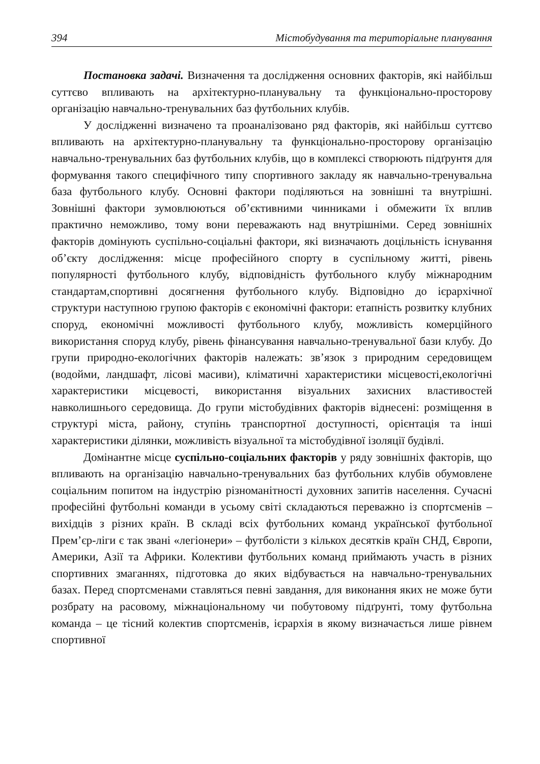394 Містобудування та територіальне планування
Постановка задачі. Визначення та дослідження основних факторів, які найбільш суттєво впливають на архітектурно-планувальну та функціонально-просторову організацію навчально-тренувальних баз футбольних клубів.
У дослідженні визначено та проаналізовано ряд факторів, які найбільш суттєво впливають на архітектурно-планувальну та функціонально-просторову організацію навчально-тренувальних баз футбольних клубів, що в комплексі створюють підґрунтя для формування такого специфічного типу спортивного закладу як навчально-тренувальна база футбольного клубу. Основні фактори поділяються на зовнішні та внутрішні. Зовнішні фактори зумовлюються об’єктивними чинниками і обмежити їх вплив практично неможливо, тому вони переважають над внутрішніми. Серед зовнішніх факторів домінують суспільно-соціальні фактори, які визначають доцільність існування об’єкту дослідження: місце професійного спорту в суспільному житті, рівень популярності футбольного клубу, відповідність футбольного клубу міжнародним стандартам,спортивні досягнення футбольного клубу. Відповідно до ієрархічної структури наступною групою факторів є економічні фактори: етапність розвитку клубних споруд, економічні можливості футбольного клубу, можливість комерційного використання споруд клубу, рівень фінансування навчально-тренувальної бази клубу. До групи природно-екологічних факторів належать: зв’язок з природним середовищем (водойми, ландшафт, лісові масиви), кліматичні характеристики місцевості,екологічні характеристики місцевості, використання візуальних захисних властивостей навколишнього середовища. До групи містобудівних факторів віднесені: розміщення в структурі міста, району, ступінь транспортної доступності, орієнтація та інші характеристики ділянки, можливість візуальної та містобудівної ізоляції будівлі.
Домінантне місце суспільно-соціальних факторів у ряду зовнішніх факторів, що впливають на організацію навчально-тренувальних баз футбольних клубів обумовлене соціальним попитом на індустрію різноманітності духовних запитів населення. Сучасні професійні футбольні команди в усьому світі складаються переважно із спортсменів – вихідців з різних країн. В складі всіх футбольних команд української футбольної Прем’єр-ліги є так звані «легіонери» – футболісти з кількох десятків країн СНД, Європи, Америки, Азії та Африки. Колективи футбольних команд приймають участь в різних спортивних змаганнях, підготовка до яких відбувається на навчально-тренувальних базах. Перед спортсменами ставляться певні завдання, для виконання яких не може бути розбрату на расовому, міжнаціональному чи побутовому підґрунті, тому футбольна команда – це тісний колектив спортсменів, ієрархія в якому визначається лише рівнем спортивної